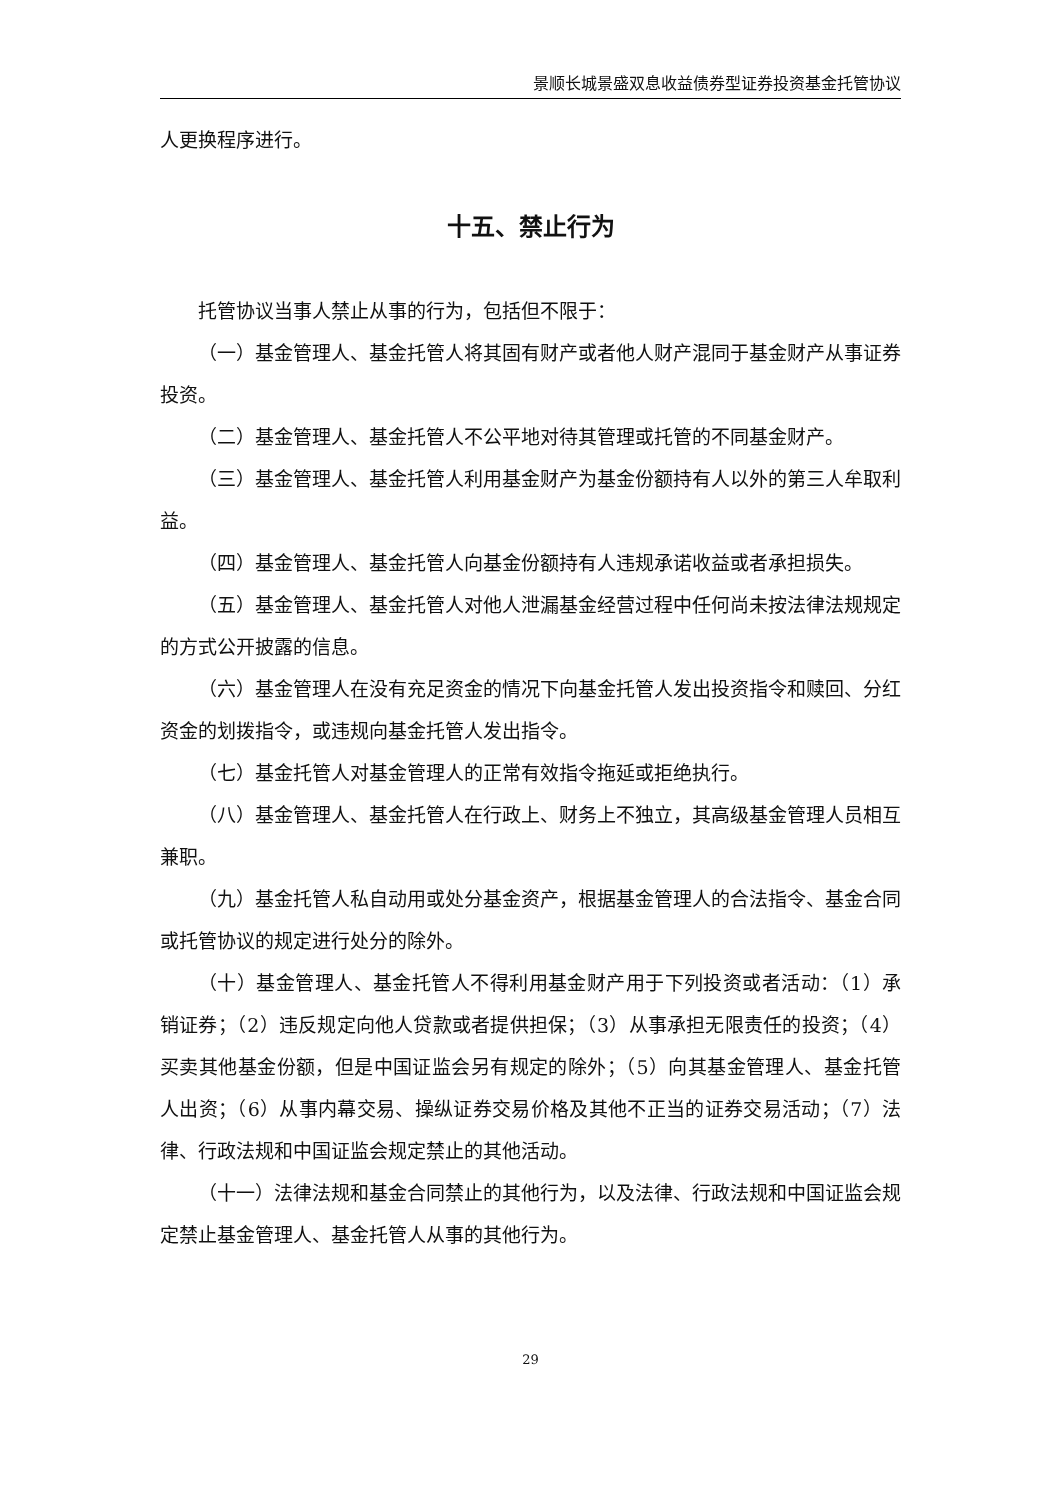景顺长城景盛双息收益债券型证券投资基金托管协议
人更换程序进行。
十五、禁止行为
托管协议当事人禁止从事的行为，包括但不限于：
（一）基金管理人、基金托管人将其固有财产或者他人财产混同于基金财产从事证券投资。
（二）基金管理人、基金托管人不公平地对待其管理或托管的不同基金财产。
（三）基金管理人、基金托管人利用基金财产为基金份额持有人以外的第三人牟取利益。
（四）基金管理人、基金托管人向基金份额持有人违规承诺收益或者承担损失。
（五）基金管理人、基金托管人对他人泄漏基金经营过程中任何尚未按法律法规规定的方式公开披露的信息。
（六）基金管理人在没有充足资金的情况下向基金托管人发出投资指令和赎回、分红资金的划拨指令，或违规向基金托管人发出指令。
（七）基金托管人对基金管理人的正常有效指令拖延或拒绝执行。
（八）基金管理人、基金托管人在行政上、财务上不独立，其高级基金管理人员相互兼职。
（九）基金托管人私自动用或处分基金资产，根据基金管理人的合法指令、基金合同或托管协议的规定进行处分的除外。
（十）基金管理人、基金托管人不得利用基金财产用于下列投资或者活动：（1）承销证券；（2）违反规定向他人贷款或者提供担保；（3）从事承担无限责任的投资；（4）买卖其他基金份额，但是中国证监会另有规定的除外；（5）向其基金管理人、基金托管人出资；（6）从事内幕交易、操纵证券交易价格及其他不正当的证券交易活动；（7）法律、行政法规和中国证监会规定禁止的其他活动。
（十一）法律法规和基金合同禁止的其他行为，以及法律、行政法规和中国证监会规定禁止基金管理人、基金托管人从事的其他行为。
29